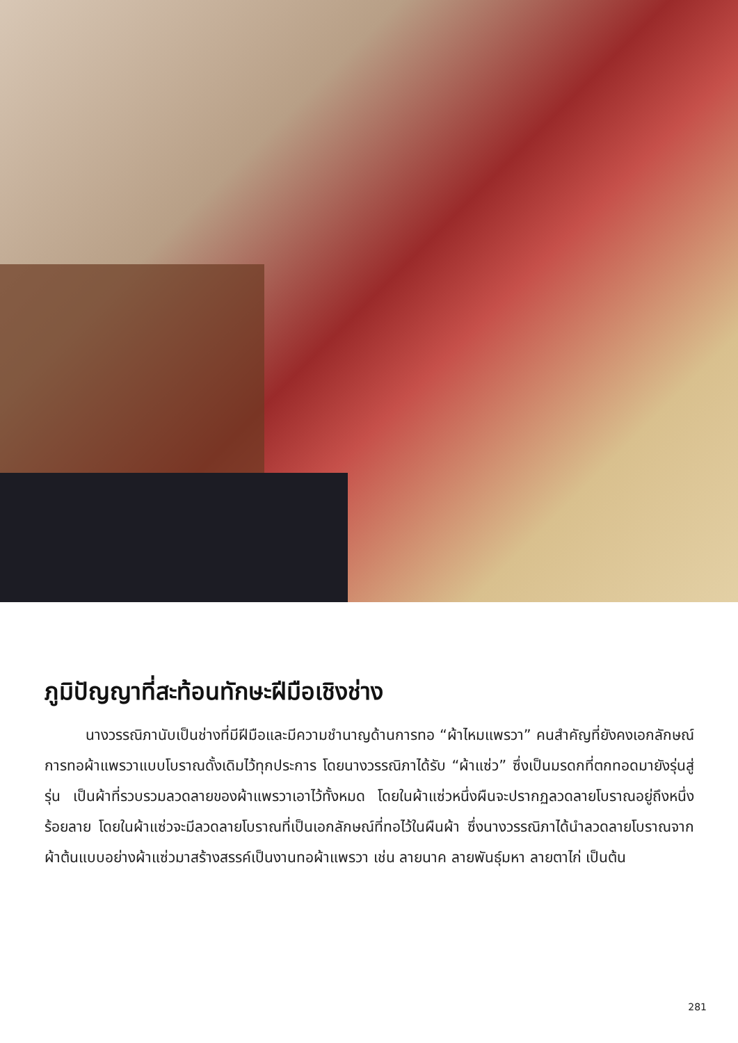ภูมิปัญญาที่สะท้อนทักษะฝีมือเชิงช่าง
นางวรรณิภานับเป็นช่างที่มีฝีมือและมีความชำนาญด้านการทอ “ผ้าไหมแพรวา” คนสำคัญที่ยังคงเอกลักษณ์การทอผ้าแพรวาแบบโบราณดั้งเดิมไว้ทุกประการ โดยนางวรรณิภาได้รับ “ผ้าแซ่ว” ซึ่งเป็นมรดกที่ตกทอดมายังรุ่นสู่รุ่น เป็นผ้าที่รวบรวมลวดลายของผ้าแพรวาเอาไว้ทั้งหมด โดยในผ้าแซ่วหนึ่งผืนจะปรากฏลวดลายโบราณอยู่ถึงหนึ่งร้อยลาย โดยในผ้าแซ่วจะมีลวดลายโบราณที่เป็นเอกลักษณ์ที่ทอไว้ในผืนผ้า ซึ่งนางวรรณิภาได้นำลวดลายโบราณจากผ้าต้นแบบอย่างผ้าแซ่วมาสร้างสรรค์เป็นงานทอผ้าแพรวา เช่น ลายนาค ลายพันธุ์มหา ลายตาไก่ เป็นต้น
281